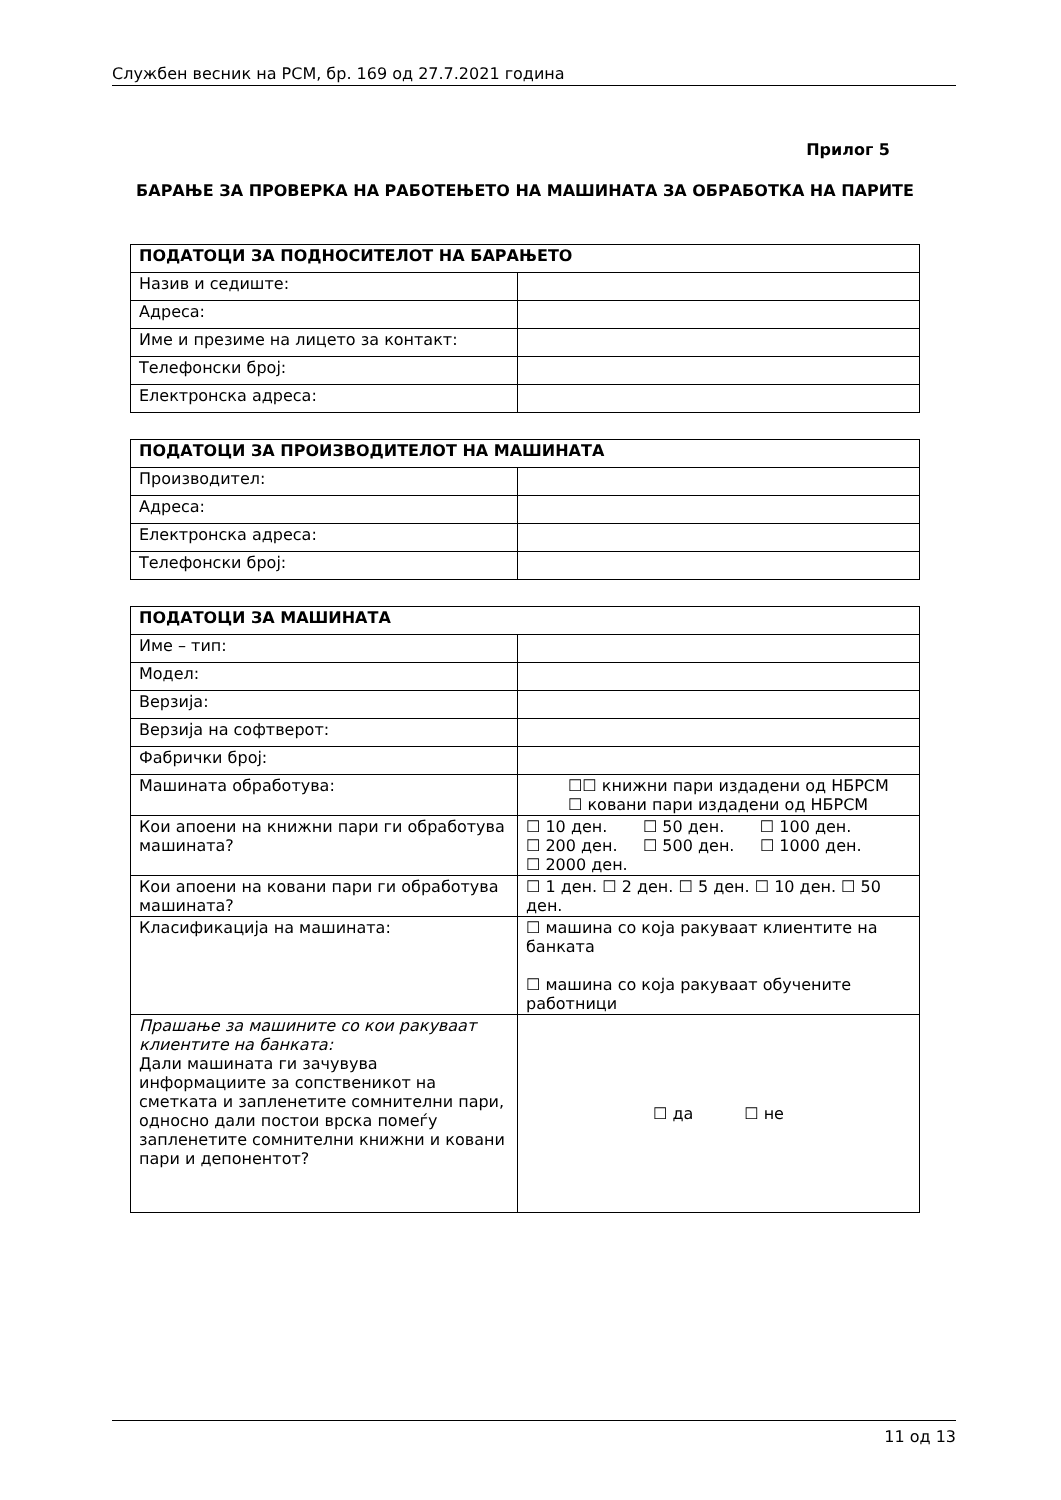Службен весник на РСМ, бр. 169 од 27.7.2021 година
Прилог 5
БАРАЊЕ ЗА ПРОВЕРКА НА РАБОТЕЊЕТО НА МАШИНАТА ЗА ОБРАБОТКА НА ПАРИТЕ
| ПОДАТОЦИ ЗА ПОДНОСИТЕЛОТ НА БАРАЊЕТО | |
| --- | --- |
| Назив и седиште: | |
| Адреса: | |
| Име и презиме на лицето за контакт: | |
| Телефонски број: | |
| Електронска адреса: | |
| ПОДАТОЦИ ЗА ПРОИЗВОДИТЕЛОТ НА МАШИНАТА | |
| --- | --- |
| Производител: | |
| Адреса: | |
| Електронска адреса: | |
| Телефонски број: | |
| ПОДАТОЦИ ЗА МАШИНАТА | |
| --- | --- |
| Име – тип: | |
| Модел: | |
| Верзија: | |
| Верзија на софтверот: | |
| Фабрички број: | |
| Машината обработува: | ☐☐ книжни пари издадени од НБРСМ ☐ ковани пари издадени од НБРСМ |
| Кои апоени на книжни пари ги обработува машината? | ☐ 10 ден. ☐ 50 ден. ☐ 100 ден. ☐ 200 ден. ☐ 500 ден. ☐ 1000 ден. ☐ 2000 ден. |
| Кои апоени на ковани пари ги обработува машината? | ☐ 1 ден. ☐ 2 ден. ☐ 5 ден. ☐ 10 ден. ☐ 50 ден. |
| Класификација на машината: | ☐ машина со која ракуваат клиентите на банката ☐ машина со која ракуваат обучените работници |
| Прашање за машините со кои ракуваат клиентите на банката: Дали машината ги зачувува информациите за сопственикот на сметката и запленетите сомнителни пари, односно дали постои врска помеѓу запленетите сомнителни книжни и ковани пари и депонентот? | ☐ да ☐ не |
11 од 13